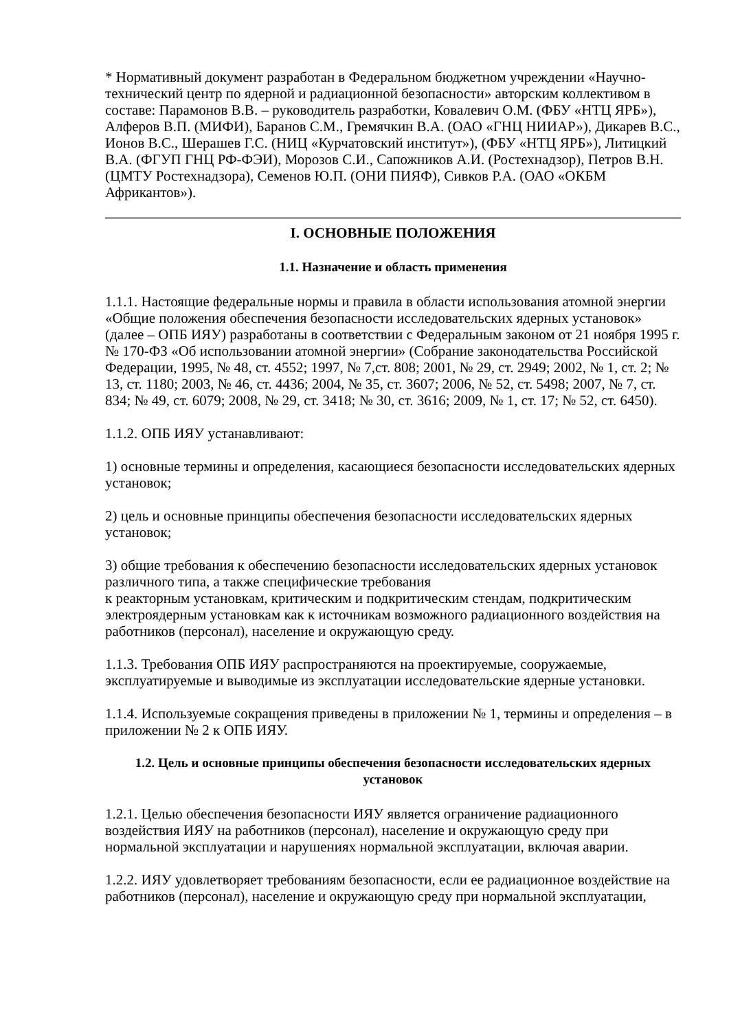* Нормативный документ разработан в Федеральном бюджетном учреждении «Научно-технический центр по ядерной и радиационной безопасности» авторским коллективом в составе: Парамонов В.В. – руководитель разработки, Ковалевич О.М. (ФБУ «НТЦ ЯРБ»), Алферов В.П. (МИФИ), Баранов С.М., Гремячкин В.А. (ОАО «ГНЦ НИИАР»), Дикарев В.С., Ионов В.С., Шерашев Г.С. (НИЦ «Курчатовский институт»), (ФБУ «НТЦ ЯРБ»), Литицкий В.А. (ФГУП ГНЦ РФ-ФЭИ), Морозов С.И., Сапожников А.И. (Ростехнадзор), Петров В.Н. (ЦМТУ Ростехнадзора), Семенов Ю.П. (ОНИ ПИЯФ), Сивков Р.А. (ОАО «ОКБМ Африкантов»).
I. ОСНОВНЫЕ ПОЛОЖЕНИЯ
1.1. Назначение и область применения
1.1.1. Настоящие федеральные нормы и правила в области использования атомной энергии «Общие положения обеспечения безопасности исследовательских ядерных установок» (далее – ОПБ ИЯУ) разработаны в соответствии с Федеральным законом от 21 ноября 1995 г. № 170-ФЗ «Об использовании атомной энергии» (Собрание законодательства Российской Федерации, 1995, № 48, ст. 4552; 1997, № 7,ст. 808; 2001, № 29, ст. 2949; 2002, № 1, ст. 2; № 13, ст. 1180; 2003, № 46, ст. 4436; 2004, № 35, ст. 3607; 2006, № 52, ст. 5498; 2007, № 7, ст. 834; № 49, ст. 6079; 2008, № 29, ст. 3418; № 30, ст. 3616; 2009, № 1, ст. 17; № 52, ст. 6450).
1.1.2. ОПБ ИЯУ устанавливают:
1) основные термины и определения, касающиеся безопасности исследовательских ядерных установок;
2) цель и основные принципы обеспечения безопасности исследовательских ядерных установок;
3) общие требования к обеспечению безопасности исследовательских ядерных установок различного типа, а также специфические требования
к реакторным установкам, критическим и подкритическим стендам, подкритическим электроядерным установкам как к источникам возможного радиационного воздействия на работников (персонал), население и окружающую среду.
1.1.3. Требования ОПБ ИЯУ распространяются на проектируемые, сооружаемые, эксплуатируемые и выводимые из эксплуатации исследовательские ядерные установки.
1.1.4. Используемые сокращения приведены в приложении № 1, термины и определения – в приложении № 2 к ОПБ ИЯУ.
1.2. Цель и основные принципы обеспечения безопасности исследовательских ядерных установок
1.2.1. Целью обеспечения безопасности ИЯУ является ограничение радиационного воздействия ИЯУ на работников (персонал), население и окружающую среду при нормальной эксплуатации и нарушениях нормальной эксплуатации, включая аварии.
1.2.2. ИЯУ удовлетворяет требованиям безопасности, если ее радиационное воздействие на работников (персонал), население и окружающую среду при нормальной эксплуатации,